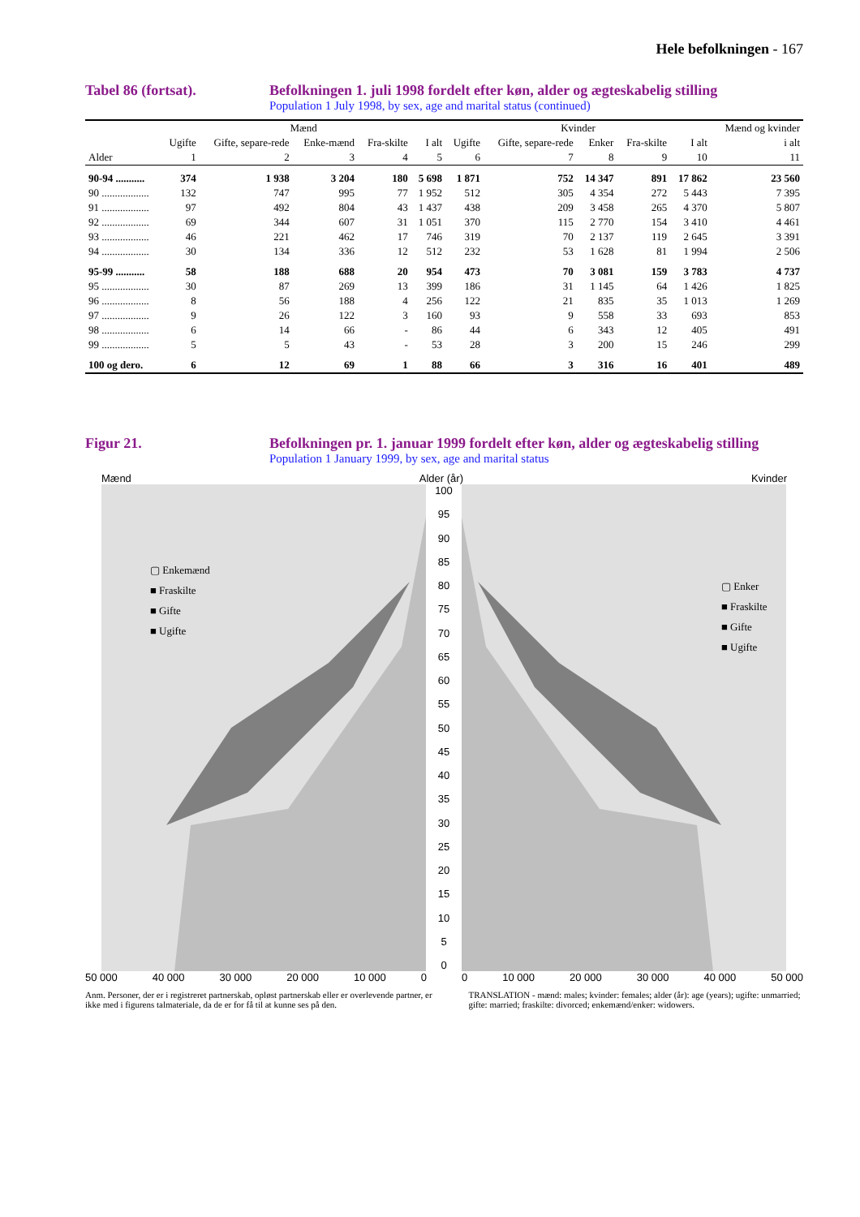Hele befolkningen - 167
Tabel 86 (fortsat). Befolkningen 1. juli 1998 fordelt efter køn, alder og ægteskabelig stilling
Population 1 July 1998, by sex, age and marital status (continued)
| | Mænd | | | | | Kvinder | | | | | Mænd og kvinder |
| --- | --- | --- | --- | --- | --- | --- | --- | --- | --- | --- | --- |
| | Ugifte | Gifte, separe-rede | Enke-mænd | Fra-skilte | I alt | Ugifte | Gifte, separe-rede | Enker | Fra-skilte | I alt | i alt |
| Alder | 1 | 2 | 3 | 4 | 5 | 6 | 7 | 8 | 9 | 10 | 11 |
| 90-94 ........... | 374 | 1 938 | 3 204 | 180 | 5 698 | 1 871 | 752 | 14 347 | 891 | 17 862 | 23 560 |
| 90 .................. | 132 | 747 | 995 | 77 | 1 952 | 512 | 305 | 4 354 | 272 | 5 443 | 7 395 |
| 91 .................. | 97 | 492 | 804 | 43 | 1 437 | 438 | 209 | 3 458 | 265 | 4 370 | 5 807 |
| 92 .................. | 69 | 344 | 607 | 31 | 1 051 | 370 | 115 | 2 770 | 154 | 3 410 | 4 461 |
| 93 .................. | 46 | 221 | 462 | 17 | 746 | 319 | 70 | 2 137 | 119 | 2 645 | 3 391 |
| 94 .................. | 30 | 134 | 336 | 12 | 512 | 232 | 53 | 1 628 | 81 | 1 994 | 2 506 |
| 95-99 ........... | 58 | 188 | 688 | 20 | 954 | 473 | 70 | 3 081 | 159 | 3 783 | 4 737 |
| 95 .................. | 30 | 87 | 269 | 13 | 399 | 186 | 31 | 1 145 | 64 | 1 426 | 1 825 |
| 96 .................. | 8 | 56 | 188 | 4 | 256 | 122 | 21 | 835 | 35 | 1 013 | 1 269 |
| 97 .................. | 9 | 26 | 122 | 3 | 160 | 93 | 9 | 558 | 33 | 693 | 853 |
| 98 .................. | 6 | 14 | 66 | - | 86 | 44 | 6 | 343 | 12 | 405 | 491 |
| 99 .................. | 5 | 5 | 43 | - | 53 | 28 | 3 | 200 | 15 | 246 | 299 |
| 100 og dero. | 6 | 12 | 69 | 1 | 88 | 66 | 3 | 316 | 16 | 401 | 489 |
Figur 21. Befolkningen pr. 1. januar 1999 fordelt efter køn, alder og ægteskabelig stilling
Population 1 January 1999, by sex, age and marital status
Mænd Alder (år) Kvinder
▢ Enkemænd
■ Fraskilte
■ Gifte
■ Ugifte
100
95
90
85
80
75
70
65
60
55
50
45
40
35
30
25
20
15
10
5
0
▢ Enker
■ Fraskilte
■ Gifte
■ Ugifte
50 000 40 000 30 000 20 000 10 000 0 0 10 000 20 000 30 000 40 000 50 000
Anm. Personer, der er i registreret partnerskab, opløst partnerskab eller er overlevende partner, er ikke med i figurens talmateriale, da de er for få til at kunne ses på den.
TRANSLATION - mænd: males; kvinder: females; alder (år): age (years); ugifte: unmarried; gifte: married; fraskilte: divorced; enkemænd/enker: widowers.